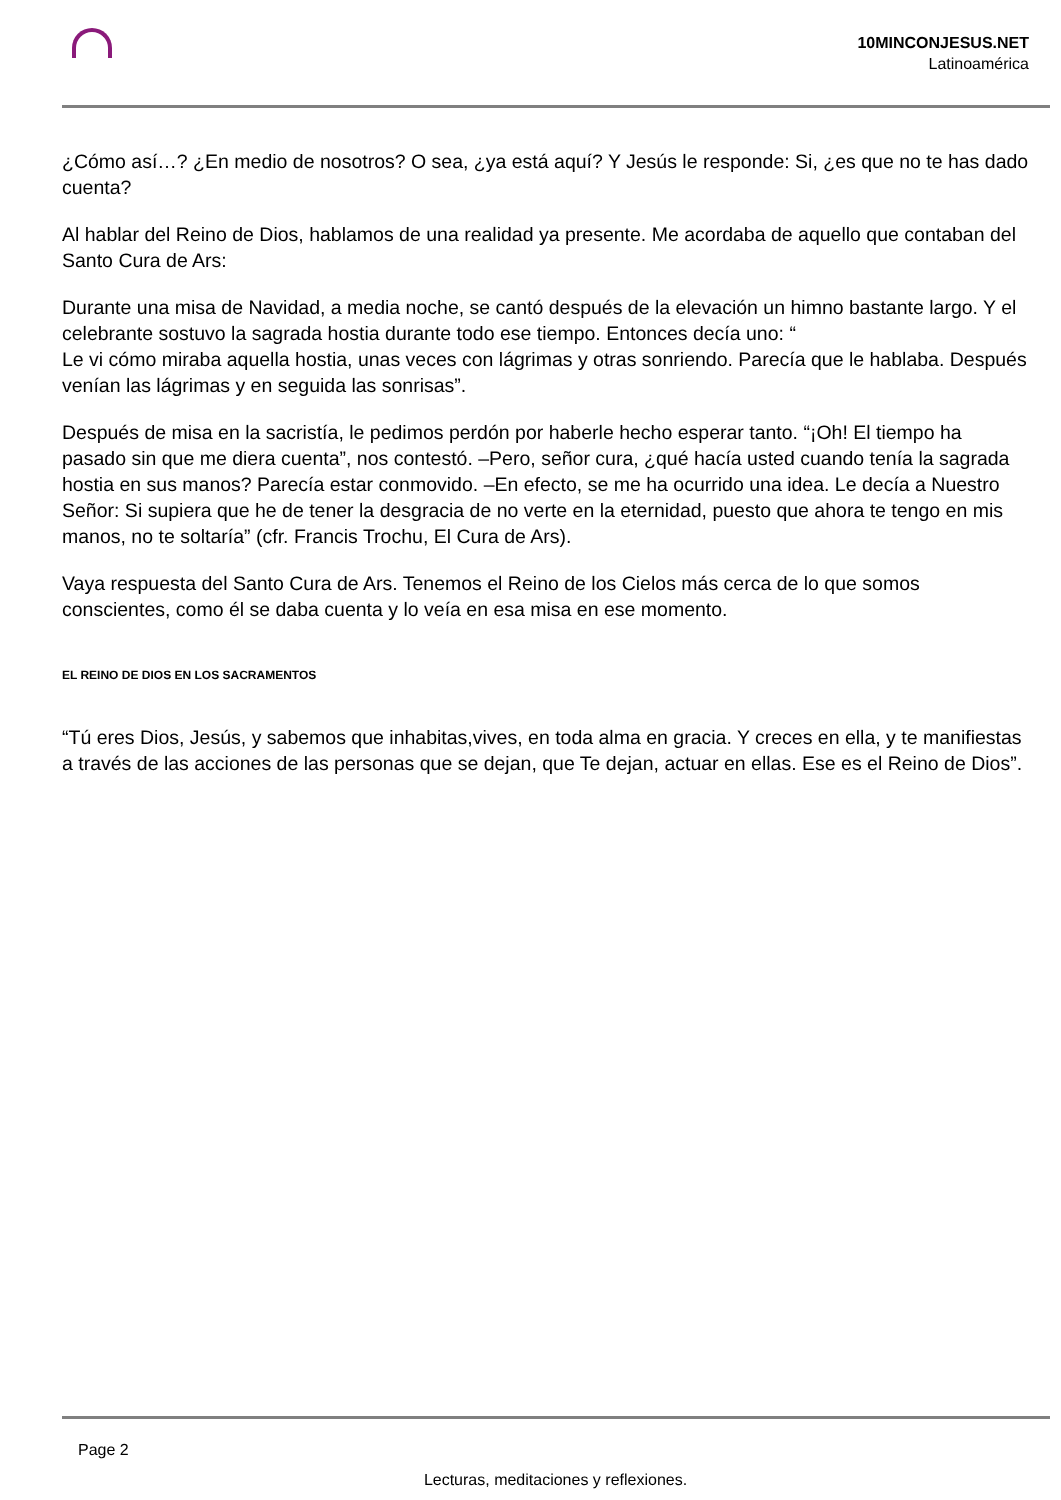10MINCONJESUS.NET
Latinoamérica
¿Cómo así…? ¿En medio de nosotros? O sea, ¿ya está aquí? Y Jesús le responde: Si, ¿es que no te has dado cuenta?
Al hablar del Reino de Dios, hablamos de una realidad ya presente. Me acordaba de aquello que contaban del Santo Cura de Ars:
Durante una misa de Navidad, a media noche, se cantó después de la elevación un himno bastante largo. Y el celebrante sostuvo la sagrada hostia durante todo ese tiempo. Entonces decía uno: “
Le vi cómo miraba aquella hostia, unas veces con lágrimas y otras sonriendo. Parecía que le hablaba. Después venían las lágrimas y en seguida las sonrisas”.
Después de misa en la sacristía, le pedimos perdón por haberle hecho esperar tanto. “¡Oh! El tiempo ha pasado sin que me diera cuenta”, nos contestó. –Pero, señor cura, ¿qué hacía usted cuando tenía la sagrada hostia en sus manos? Parecía estar conmovido. –En efecto, se me ha ocurrido una idea. Le decía a Nuestro Señor: Si supiera que he de tener la desgracia de no verte en la eternidad, puesto que ahora te tengo en mis manos, no te soltaría” (cfr. Francis Trochu, El Cura de Ars).
Vaya respuesta del Santo Cura de Ars. Tenemos el Reino de los Cielos más cerca de lo que somos conscientes, como él se daba cuenta y lo veía en esa misa en ese momento.
EL REINO DE DIOS EN LOS SACRAMENTOS
“Tú eres Dios, Jesús, y sabemos que inhabitas,vives, en toda alma en gracia. Y creces en ella, y te manifiestas a través de las acciones de las personas que se dejan, que Te dejan, actuar en ellas. Ese es el Reino de Dios”.
Page 2
Lecturas, meditaciones y reflexiones.